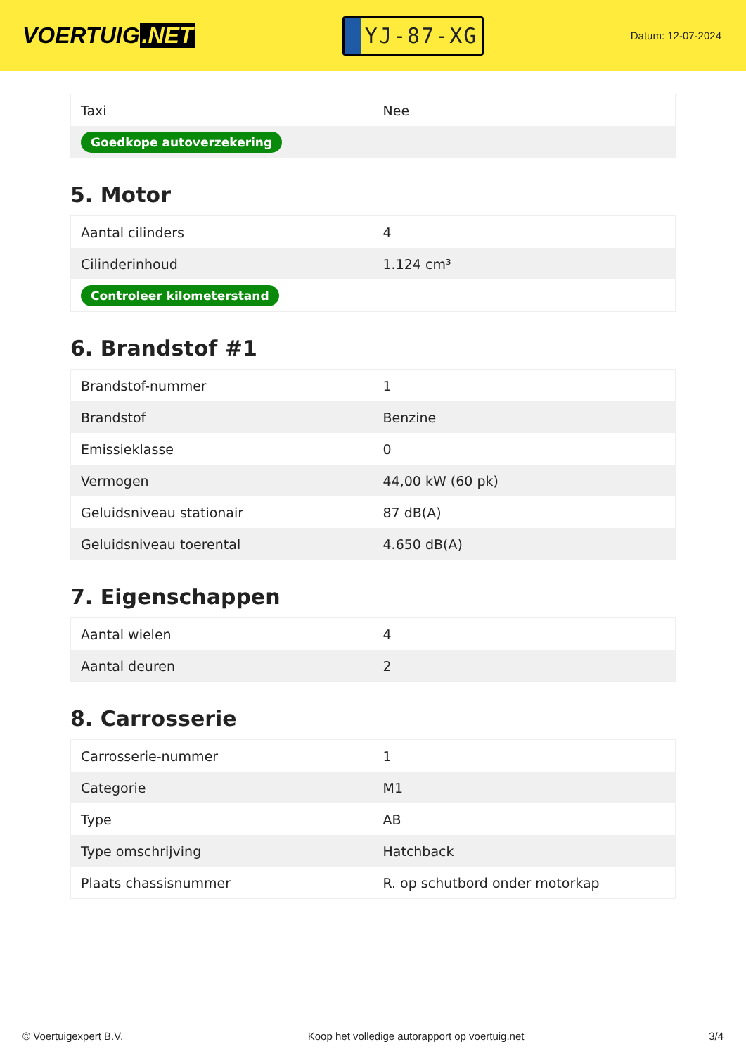VOERTUIG.NET
YJ-87-XG
Datum: 12-07-2024
| Taxi | Nee |
| Goedkope autoverzekering | |
5. Motor
| Aantal cilinders | 4 |
| Cilinderinhoud | 1.124 cm³ |
| Controleer kilometerstand | |
6. Brandstof #1
| Brandstof-nummer | 1 |
| Brandstof | Benzine |
| Emissieklasse | 0 |
| Vermogen | 44,00 kW (60 pk) |
| Geluidsniveau stationair | 87 dB(A) |
| Geluidsniveau toerental | 4.650 dB(A) |
7. Eigenschappen
| Aantal wielen | 4 |
| Aantal deuren | 2 |
8. Carrosserie
| Carrosserie-nummer | 1 |
| Categorie | M1 |
| Type | AB |
| Type omschrijving | Hatchback |
| Plaats chassisnummer | R. op schutbord onder motorkap |
© Voertuigexpert B.V. Koop het volledige autorapport op voertuig.net 3/4